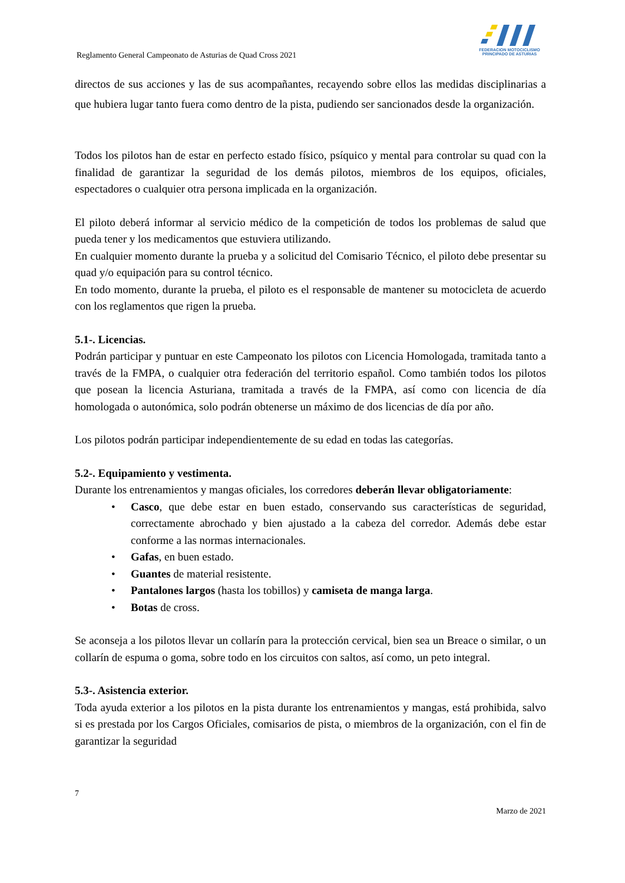Reglamento General Campeonato de Asturias de Quad Cross 2021
FEDERACION MOTOCICLISMO
PRINCIPADO DE ASTURIAS
directos de sus acciones y las de sus acompañantes, recayendo sobre ellos las medidas disciplinarias a que hubiera lugar tanto fuera como dentro de la pista, pudiendo ser sancionados desde la organización.
Todos los pilotos han de estar en perfecto estado físico, psíquico y mental para controlar su quad con la finalidad de garantizar la seguridad de los demás pilotos, miembros de los equipos, oficiales, espectadores o cualquier otra persona implicada en la organización.
El piloto deberá informar al servicio médico de la competición de todos los problemas de salud que pueda tener y los medicamentos que estuviera utilizando.
En cualquier momento durante la prueba y a solicitud del Comisario Técnico, el piloto debe presentar su quad y/o equipación para su control técnico.
En todo momento, durante la prueba, el piloto es el responsable de mantener su motocicleta de acuerdo con los reglamentos que rigen la prueba.
5.1-. Licencias.
Podrán participar y puntuar en este Campeonato los pilotos con Licencia Homologada, tramitada tanto a través de la FMPA, o cualquier otra federación del territorio español. Como también todos los pilotos que posean la licencia Asturiana, tramitada a través de la FMPA, así como con licencia de día homologada o autonómica, solo podrán obtenerse un máximo de dos licencias de día por año.
Los pilotos podrán participar independientemente de su edad en todas las categorías.
5.2-. Equipamiento y vestimenta.
Durante los entrenamientos y mangas oficiales, los corredores deberán llevar obligatoriamente:
• Casco, que debe estar en buen estado, conservando sus características de seguridad, correctamente abrochado y bien ajustado a la cabeza del corredor. Además debe estar conforme a las normas internacionales.
• Gafas, en buen estado.
• Guantes de material resistente.
• Pantalones largos (hasta los tobillos) y camiseta de manga larga.
• Botas de cross.
Se aconseja a los pilotos llevar un collarín para la protección cervical, bien sea un Breace o similar, o un collarín de espuma o goma, sobre todo en los circuitos con saltos, así como, un peto integral.
5.3-. Asistencia exterior.
Toda ayuda exterior a los pilotos en la pista durante los entrenamientos y mangas, está prohibida, salvo si es prestada por los Cargos Oficiales, comisarios de pista, o miembros de la organización, con el fin de garantizar la seguridad
7
Marzo de 2021